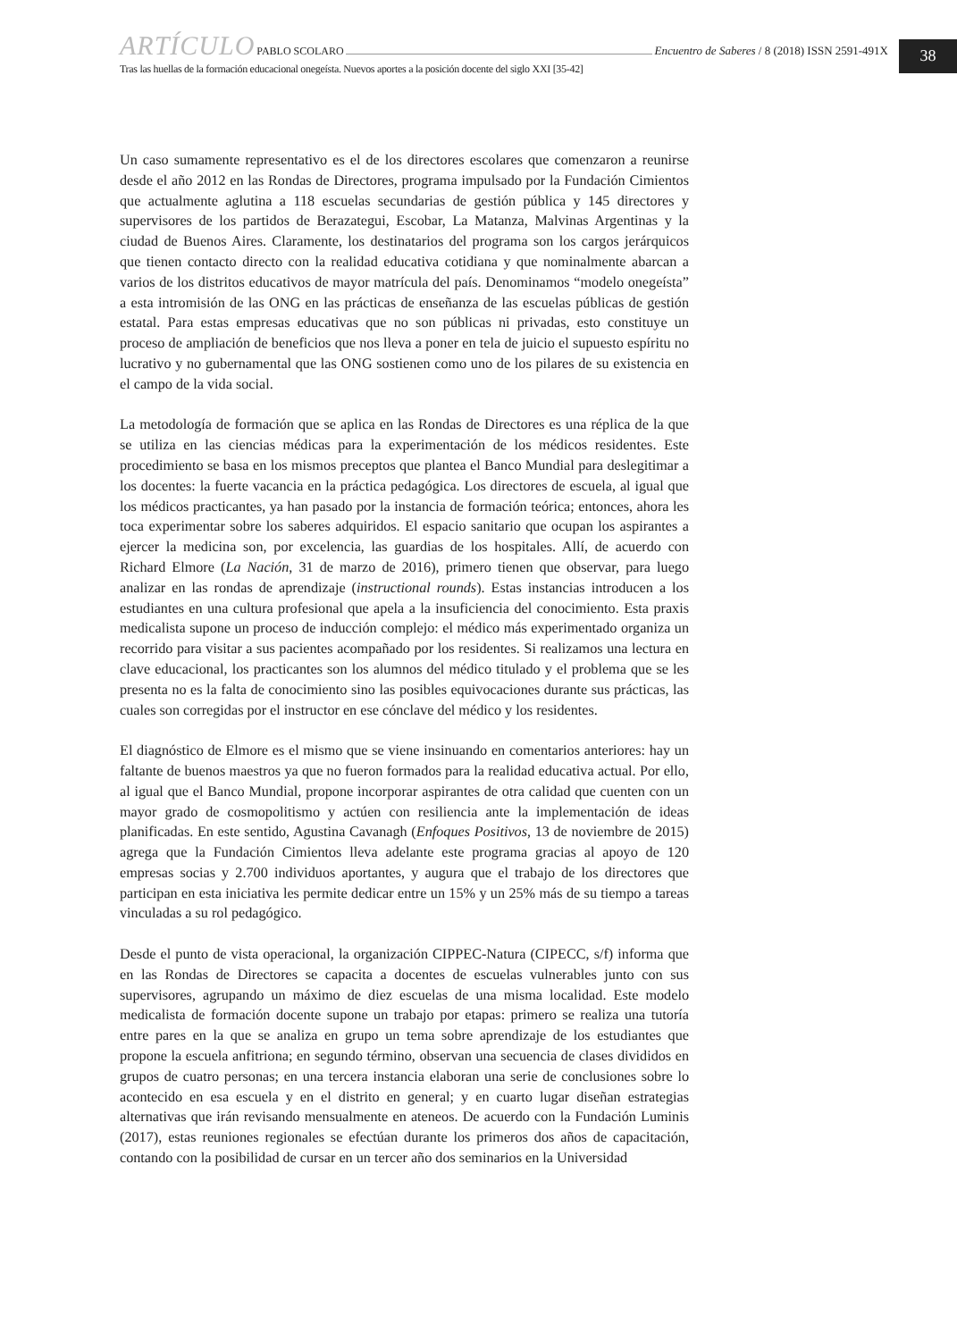ARTÍCULO PABLO SCOLARO Encuentro de Saberes / 8 (2018) ISSN 2591-491X
Tras las huellas de la formación educacional onegeísta. Nuevos aportes a la posición docente del siglo XXI [35-42]
38
Un caso sumamente representativo es el de los directores escolares que comenzaron a reunirse desde el año 2012 en las Rondas de Directores, programa impulsado por la Fundación Cimientos que actualmente aglutina a 118 escuelas secundarias de gestión pública y 145 directores y supervisores de los partidos de Berazategui, Escobar, La Matanza, Malvinas Argentinas y la ciudad de Buenos Aires. Claramente, los destinatarios del programa son los cargos jerárquicos que tienen contacto directo con la realidad educativa cotidiana y que nominalmente abarcan a varios de los distritos educativos de mayor matrícula del país. Denominamos “modelo onegeísta” a esta intromisión de las ONG en las prácticas de enseñanza de las escuelas públicas de gestión estatal. Para estas empresas educativas que no son públicas ni privadas, esto constituye un proceso de ampliación de beneficios que nos lleva a poner en tela de juicio el supuesto espíritu no lucrativo y no gubernamental que las ONG sostienen como uno de los pilares de su existencia en el campo de la vida social.
La metodología de formación que se aplica en las Rondas de Directores es una réplica de la que se utiliza en las ciencias médicas para la experimentación de los médicos residentes. Este procedimiento se basa en los mismos preceptos que plantea el Banco Mundial para deslegitimar a los docentes: la fuerte vacancia en la práctica pedagógica. Los directores de escuela, al igual que los médicos practicantes, ya han pasado por la instancia de formación teórica; entonces, ahora les toca experimentar sobre los saberes adquiridos. El espacio sanitario que ocupan los aspirantes a ejercer la medicina son, por excelencia, las guardias de los hospitales. Allí, de acuerdo con Richard Elmore (La Nación, 31 de marzo de 2016), primero tienen que observar, para luego analizar en las rondas de aprendizaje (instructional rounds). Estas instancias introducen a los estudiantes en una cultura profesional que apela a la insuficiencia del conocimiento. Esta praxis medicalista supone un proceso de inducción complejo: el médico más experimentado organiza un recorrido para visitar a sus pacientes acompañado por los residentes. Si realizamos una lectura en clave educacional, los practicantes son los alumnos del médico titulado y el problema que se les presenta no es la falta de conocimiento sino las posibles equivocaciones durante sus prácticas, las cuales son corregidas por el instructor en ese cónclave del médico y los residentes.
El diagnóstico de Elmore es el mismo que se viene insinuando en comentarios anteriores: hay un faltante de buenos maestros ya que no fueron formados para la realidad educativa actual. Por ello, al igual que el Banco Mundial, propone incorporar aspirantes de otra calidad que cuenten con un mayor grado de cosmopolitismo y actúen con resiliencia ante la implementación de ideas planificadas. En este sentido, Agustina Cavanagh (Enfoques Positivos, 13 de noviembre de 2015) agrega que la Fundación Cimientos lleva adelante este programa gracias al apoyo de 120 empresas socias y 2.700 individuos aportantes, y augura que el trabajo de los directores que participan en esta iniciativa les permite dedicar entre un 15% y un 25% más de su tiempo a tareas vinculadas a su rol pedagógico.
Desde el punto de vista operacional, la organización CIPPEC-Natura (CIPECC, s/f) informa que en las Rondas de Directores se capacita a docentes de escuelas vulnerables junto con sus supervisores, agrupando un máximo de diez escuelas de una misma localidad. Este modelo medicalista de formación docente supone un trabajo por etapas: primero se realiza una tutoría entre pares en la que se analiza en grupo un tema sobre aprendizaje de los estudiantes que propone la escuela anfitriona; en segundo término, observan una secuencia de clases divididos en grupos de cuatro personas; en una tercera instancia elaboran una serie de conclusiones sobre lo acontecido en esa escuela y en el distrito en general; y en cuarto lugar diseñan estrategias alternativas que irán revisando mensualmente en ateneos. De acuerdo con la Fundación Luminis (2017), estas reuniones regionales se efectúan durante los primeros dos años de capacitación, contando con la posibilidad de cursar en un tercer año dos seminarios en la Universidad